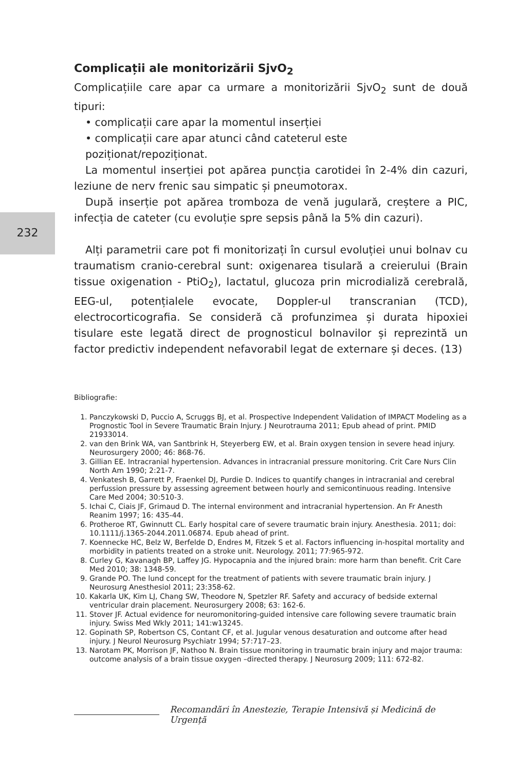232
Complicații ale monitorizării SjvO<sub>2</sub>
Complicațiile care apar ca urmare a monitorizării SjvO<sub>2</sub> sunt de două tipuri:
• complicații care apar la momentul inserției
• complicații care apar atunci când cateterul este poziționat/repoziționat.
La momentul inserției pot apărea puncția carotidei în 2-4% din cazuri, leziune de nerv frenic sau simpatic și pneumotorax.
După inserție pot apărea tromboza de venă jugulară, creștere a PIC, infecția de cateter (cu evoluție spre sepsis până la 5% din cazuri).
Alți parametrii care pot fi monitorizați în cursul evoluției unui bolnav cu traumatism cranio-cerebral sunt: oxigenarea tisulară a creierului (Brain tissue oxigenation - PtiO<sub>2</sub>), lactatul, glucoza prin microdializă cerebrală, EEG-ul, potențialele evocate, Doppler-ul transcranian (TCD), electrocorticografia. Se consideră că profunzimea și durata hipoxiei tisulare este legată direct de prognosticul bolnavilor și reprezintă un factor predictiv independent nefavorabil legat de externare și deces. (13)
Bibliografie:
1. Panczykowski D, Puccio A, Scruggs BJ, et al. Prospective Independent Validation of IMPACT Modeling as a Prognostic Tool in Severe Traumatic Brain Injury. J Neurotrauma 2011; Epub ahead of print. PMID 21933014.
2. van den Brink WA, van Santbrink H, Steyerberg EW, et al. Brain oxygen tension in severe head injury. Neurosurgery 2000; 46: 868-76.
3. Gillian EE. Intracranial hypertension. Advances in intracranial pressure monitoring. Crit Care Nurs Clin North Am 1990; 2:21-7.
4. Venkatesh B, Garrett P, Fraenkel DJ, Purdie D. Indices to quantify changes in intracranial and cerebral perfussion pressure by assessing agreement between hourly and semicontinuous reading. Intensive Care Med 2004; 30:510-3.
5. Ichai C, Ciais JF, Grimaud D. The internal environment and intracranial hypertension. An Fr Anesth Reanim 1997; 16: 435-44.
6. Protheroe RT, Gwinnutt CL. Early hospital care of severe traumatic brain injury. Anesthesia. 2011; doi: 10.1111/j.1365-2044.2011.06874. Epub ahead of print.
7. Koennecke HC, Belz W, Berfelde D, Endres M, Fitzek S et al. Factors influencing in-hospital mortality and morbidity in patients treated on a stroke unit. Neurology. 2011; 77:965-972.
8. Curley G, Kavanagh BP, Laffey JG. Hypocapnia and the injured brain: more harm than benefit. Crit Care Med 2010; 38: 1348-59.
9. Grande PO. The lund concept for the treatment of patients with severe traumatic brain injury. J Neurosurg Anesthesiol 2011; 23:358-62.
10. Kakarla UK, Kim LJ, Chang SW, Theodore N, Spetzler RF. Safety and accuracy of bedside external ventricular drain placement. Neurosurgery 2008; 63: 162-6.
11. Stover JF. Actual evidence for neuromonitoring-guided intensive care following severe traumatic brain injury. Swiss Med Wkly 2011; 141:w13245.
12. Gopinath SP, Robertson CS, Contant CF, et al. Jugular venous desaturation and outcome after head injury. J Neurol Neurosurg Psychiatr 1994; 57:717–23.
13. Narotam PK, Morrison JF, Nathoo N. Brain tissue monitoring in traumatic brain injury and major trauma: outcome analysis of a brain tissue oxygen –directed therapy. J Neurosurg 2009; 111: 672-82.
Recomandări în Anestezie, Terapie Intensivă și Medicină de Urgență